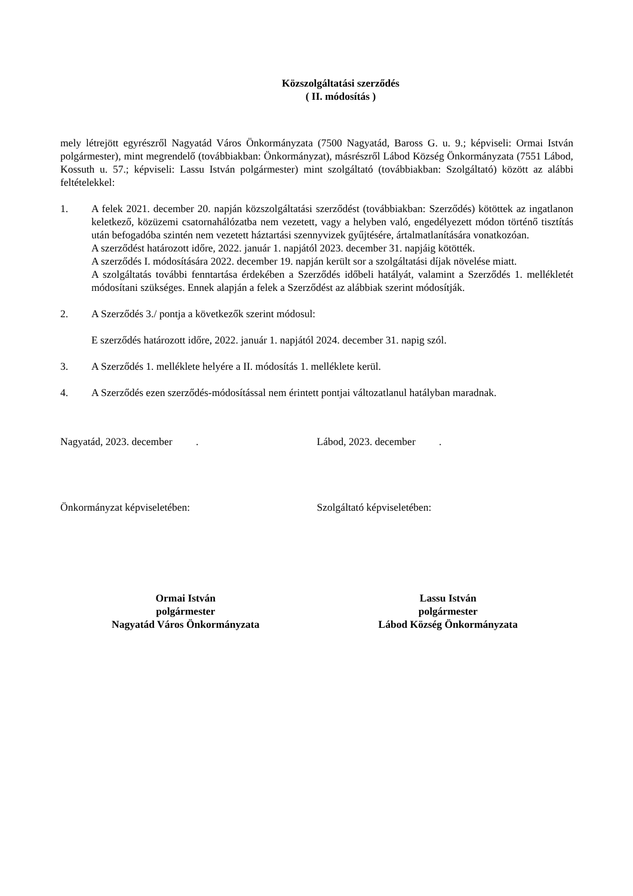Közszolgáltatási szerződés
( II. módosítás )
mely létrejött egyrészről Nagyatád Város Önkormányzata (7500 Nagyatád, Baross G. u. 9.; képviseli: Ormai István polgármester), mint megrendelő (továbbiakban: Önkormányzat), másrészről Lábod Község Önkormányzata (7551 Lábod, Kossuth u. 57.; képviseli: Lassu István polgármester) mint szolgáltató (továbbiakban: Szolgáltató) között az alábbi feltételekkel:
1. A felek 2021. december 20. napján közszolgáltatási szerződést (továbbiakban: Szerződés) kötöttek az ingatlanon keletkező, közüzemi csatornahálózatba nem vezetett, vagy a helyben való, engedélyezett módon történő tisztítás után befogadóba szintén nem vezetett háztartási szennyvizek gyűjtésére, ártalmatlanítására vonatkozóan.
A szerződést határozott időre, 2022. január 1. napjától 2023. december 31. napjáig kötötték.
A szerződés I. módosítására 2022. december 19. napján került sor a szolgáltatási díjak növelése miatt.
A szolgáltatás további fenntartása érdekében a Szerződés időbeli hatályát, valamint a Szerződés 1. mellékletét módosítani szükséges. Ennek alapján a felek a Szerződést az alábbiak szerint módosítják.
2. A Szerződés 3./ pontja a következők szerint módosul:
E szerződés határozott időre, 2022. január 1. napjától 2024. december 31. napig szól.
3. A Szerződés 1. melléklete helyére a II. módosítás 1. melléklete kerül.
4. A Szerződés ezen szerződés-módosítással nem érintett pontjai változatlanul hatályban maradnak.
Nagyatád, 2023. december . Lábod, 2023. december .
Önkormányzat képviseletében: Szolgáltató képviseletében:
Ormai István
polgármester
Nagyatád Város Önkormányzata
Lassu István
polgármester
Lábod Község Önkormányzata